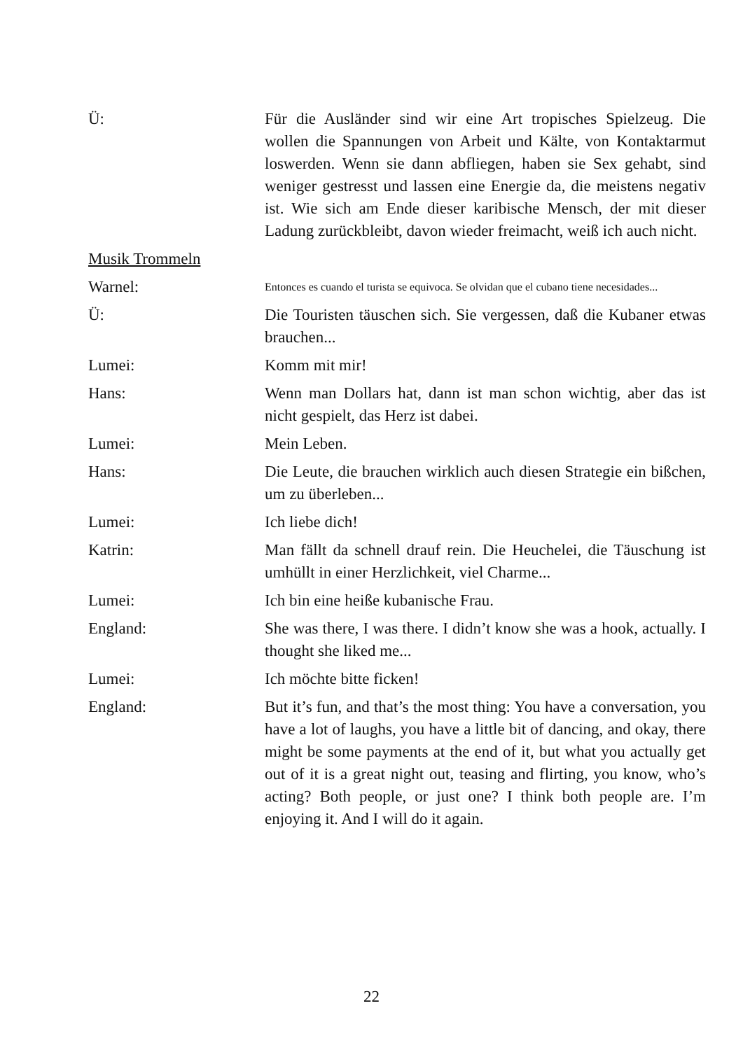Ü: Für die Ausländer sind wir eine Art tropisches Spielzeug. Die wollen die Spannungen von Arbeit und Kälte, von Kontaktarmut loswerden. Wenn sie dann abfliegen, haben sie Sex gehabt, sind weniger gestresst und lassen eine Energie da, die meistens negativ ist. Wie sich am Ende dieser karibische Mensch, der mit dieser Ladung zurückbleibt, davon wieder freimacht, weiß ich auch nicht.
Musik Trommeln
Warnel:
Entonces es cuando el turista se equivoca. Se olvidan que el cubano tiene necesidades...
Ü: Die Touristen täuschen sich. Sie vergessen, daß die Kubaner etwas brauchen...
Lumei: Komm mit mir!
Hans: Wenn man Dollars hat, dann ist man schon wichtig, aber das ist nicht gespielt, das Herz ist dabei.
Lumei: Mein Leben.
Hans: Die Leute, die brauchen wirklich auch diesen Strategie ein bißchen, um zu überleben...
Lumei: Ich liebe dich!
Katrin: Man fällt da schnell drauf rein. Die Heuchelei, die Täuschung ist umhüllt in einer Herzlichkeit, viel Charme...
Lumei: Ich bin eine heiße kubanische Frau.
England: She was there, I was there. I didn’t know she was a hook, actually. I thought she liked me...
Lumei: Ich möchte bitte ficken!
England: But it’s fun, and that’s the most thing: You have a conversation, you have a lot of laughs, you have a little bit of dancing, and okay, there might be some payments at the end of it, but what you actually get out of it is a great night out, teasing and flirting, you know, who’s acting? Both people, or just one? I think both people are. I’m enjoying it. And I will do it again.
22